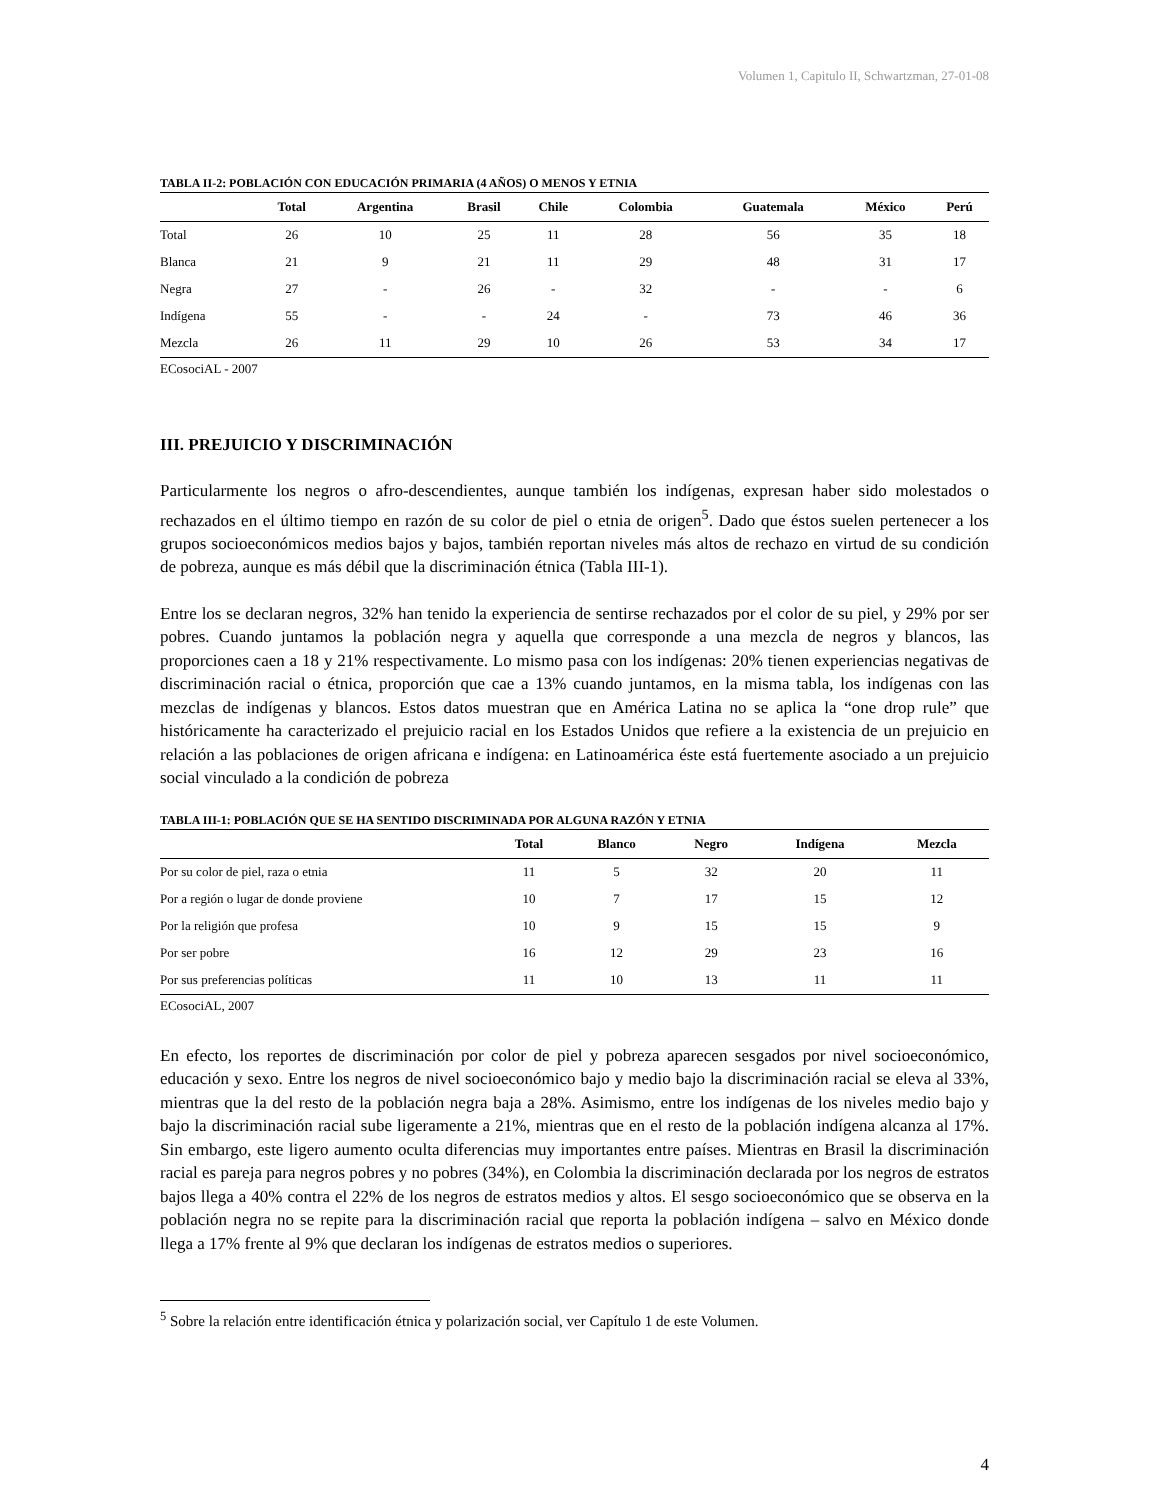Volumen 1, Capitulo II, Schwartzman, 27-01-08
TABLA II-2: POBLACIÓN CON EDUCACIÓN PRIMARIA (4 AÑOS) O MENOS Y ETNIA
| | Total | Argentina | Brasil | Chile | Colombia | Guatemala | México | Perú |
| --- | --- | --- | --- | --- | --- | --- | --- | --- |
| Total | 26 | 10 | 25 | 11 | 28 | 56 | 35 | 18 |
| Blanca | 21 | 9 | 21 | 11 | 29 | 48 | 31 | 17 |
| Negra | 27 | - | 26 | - | 32 | - | - | 6 |
| Indígena | 55 | - | - | 24 | - | 73 | 46 | 36 |
| Mezcla | 26 | 11 | 29 | 10 | 26 | 53 | 34 | 17 |
ECosociAL - 2007
III. PREJUICIO Y DISCRIMINACIÓN
Particularmente los negros o afro-descendientes, aunque también los indígenas, expresan haber sido molestados o rechazados en el último tiempo en razón de su color de piel o etnia de origen<sup>5</sup>. Dado que éstos suelen pertenecer a los grupos socioeconómicos medios bajos y bajos, también reportan niveles más altos de rechazo en virtud de su condición de pobreza, aunque es más débil que la discriminación étnica (Tabla III-1).
Entre los se declaran negros, 32% han tenido la experiencia de sentirse rechazados por el color de su piel, y 29% por ser pobres. Cuando juntamos la población negra y aquella que corresponde a una mezcla de negros y blancos, las proporciones caen a 18 y 21% respectivamente. Lo mismo pasa con los indígenas: 20% tienen experiencias negativas de discriminación racial o étnica, proporción que cae a 13% cuando juntamos, en la misma tabla, los indígenas con las mezclas de indígenas y blancos. Estos datos muestran que en América Latina no se aplica la “one drop rule” que históricamente ha caracterizado el prejuicio racial en los Estados Unidos que refiere a la existencia de un prejuicio en relación a las poblaciones de origen africana e indígena: en Latinoamérica éste está fuertemente asociado a un prejuicio social vinculado a la condición de pobreza
TABLA III-1: POBLACIÓN QUE SE HA SENTIDO DISCRIMINADA POR ALGUNA RAZÓN Y ETNIA
| | Total | Blanco | Negro | Indígena | Mezcla |
| --- | --- | --- | --- | --- | --- |
| Por su color de piel, raza o etnia | 11 | 5 | 32 | 20 | 11 |
| Por a región o lugar de donde proviene | 10 | 7 | 17 | 15 | 12 |
| Por la religión que profesa | 10 | 9 | 15 | 15 | 9 |
| Por ser pobre | 16 | 12 | 29 | 23 | 16 |
| Por sus preferencias políticas | 11 | 10 | 13 | 11 | 11 |
ECosociAL, 2007
En efecto, los reportes de discriminación por color de piel y pobreza aparecen sesgados por nivel socioeconómico, educación y sexo. Entre los negros de nivel socioeconómico bajo y medio bajo la discriminación racial se eleva al 33%, mientras que la del resto de la población negra baja a 28%. Asimismo, entre los indígenas de los niveles medio bajo y bajo la discriminación racial sube ligeramente a 21%, mientras que en el resto de la población indígena alcanza al 17%. Sin embargo, este ligero aumento oculta diferencias muy importantes entre países. Mientras en Brasil la discriminación racial es pareja para negros pobres y no pobres (34%), en Colombia la discriminación declarada por los negros de estratos bajos llega a 40% contra el 22% de los negros de estratos medios y altos. El sesgo socioeconómico que se observa en la población negra no se repite para la discriminación racial que reporta la población indígena – salvo en México donde llega a 17% frente al 9% que declaran los indígenas de estratos medios o superiores.
<sup>5</sup> Sobre la relación entre identificación étnica y polarización social, ver Capítulo 1 de este Volumen.
4